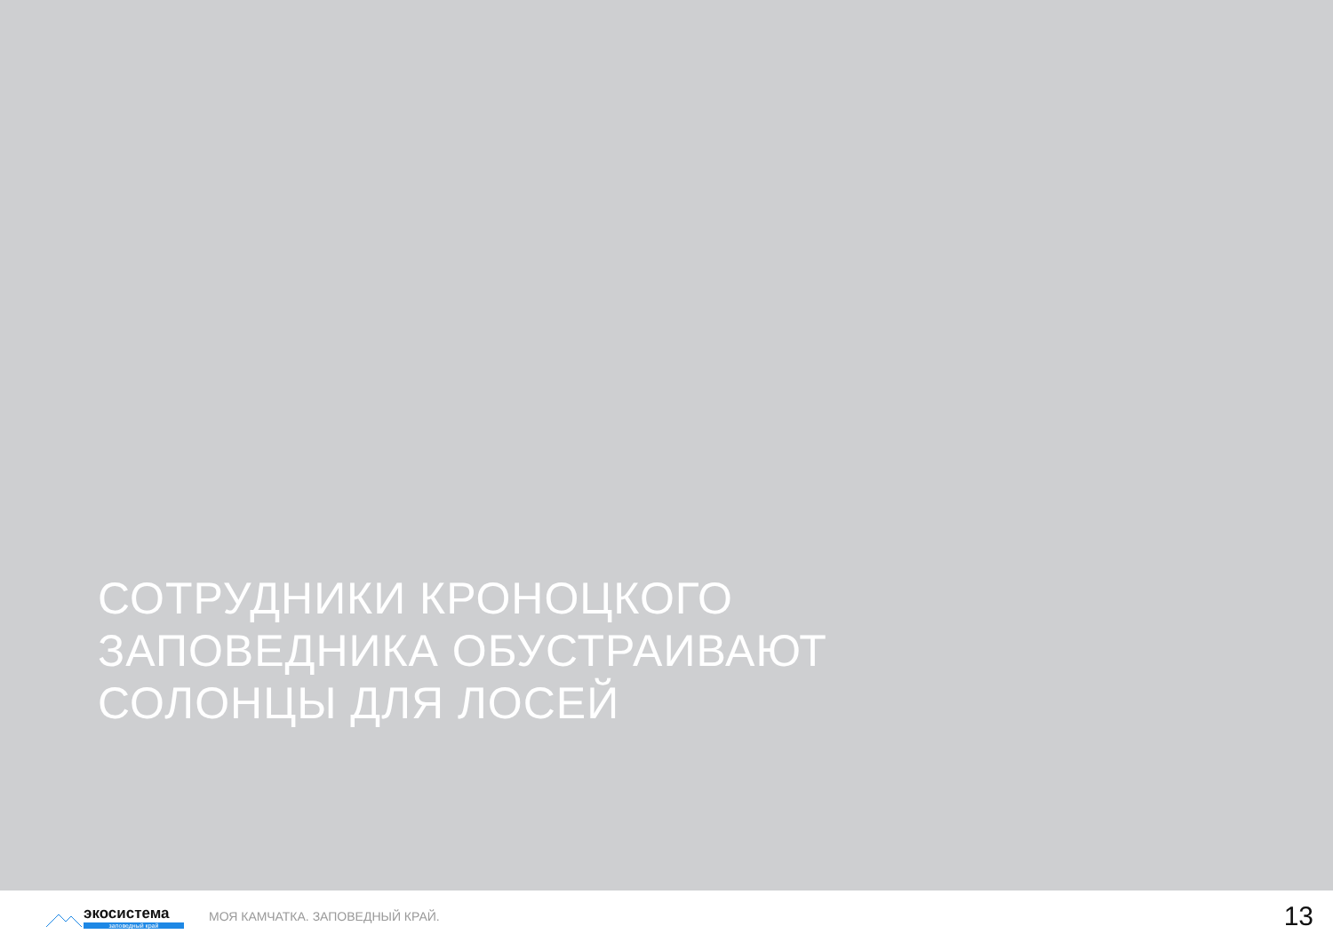СОТРУДНИКИ КРОНОЦКОГО
ЗАПОВЕДНИКА ОБУСТРАИВАЮТ
СОЛОНЦЫ ДЛЯ ЛОСЕЙ
экосистема
заповедный край
МОЯ КАМЧАТКА. ЗАПОВЕДНЫЙ КРАЙ.
13